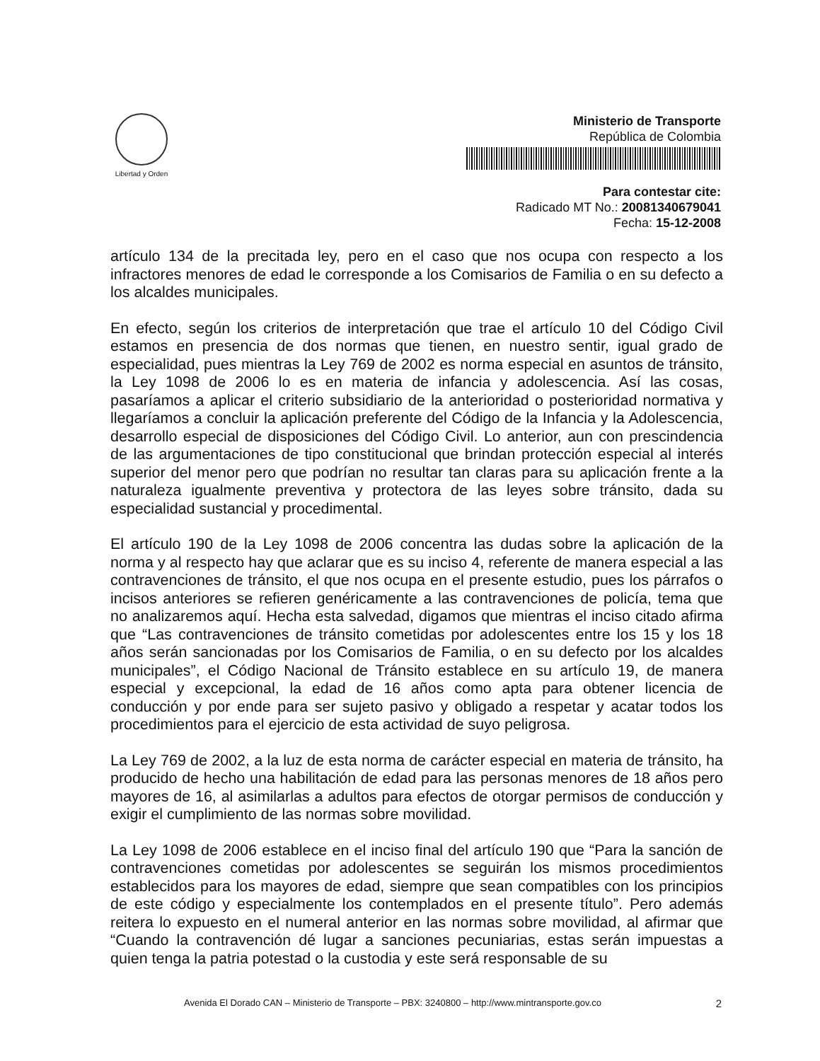Libertad y Orden
Ministerio de Transporte
República de Colombia
Para contestar cite:
Radicado MT No.: 20081340679041
Fecha: 15-12-2008
artículo 134 de la precitada ley, pero en el caso que nos ocupa con respecto a los infractores menores de edad le corresponde a los Comisarios de Familia o en su defecto a los alcaldes municipales.
En efecto, según los criterios de interpretación que trae el artículo 10 del Código Civil estamos en presencia de dos normas que tienen, en nuestro sentir, igual grado de especialidad, pues mientras la Ley 769 de 2002 es norma especial en asuntos de tránsito, la Ley 1098 de 2006 lo es en materia de infancia y adolescencia. Así las cosas, pasaríamos a aplicar el criterio subsidiario de la anterioridad o posterioridad normativa y llegaríamos a concluir la aplicación preferente del Código de la Infancia y la Adolescencia, desarrollo especial de disposiciones del Código Civil. Lo anterior, aun con prescindencia de las argumentaciones de tipo constitucional que brindan protección especial al interés superior del menor pero que podrían no resultar tan claras para su aplicación frente a la naturaleza igualmente preventiva y protectora de las leyes sobre tránsito, dada su especialidad sustancial y procedimental.
El artículo 190 de la Ley 1098 de 2006 concentra las dudas sobre la aplicación de la norma y al respecto hay que aclarar que es su inciso 4, referente de manera especial a las contravenciones de tránsito, el que nos ocupa en el presente estudio, pues los párrafos o incisos anteriores se refieren genéricamente a las contravenciones de policía, tema que no analizaremos aquí. Hecha esta salvedad, digamos que mientras el inciso citado afirma que “Las contravenciones de tránsito cometidas por adolescentes entre los 15 y los 18 años serán sancionadas por los Comisarios de Familia, o en su defecto por los alcaldes municipales”, el Código Nacional de Tránsito establece en su artículo 19, de manera especial y excepcional, la edad de 16 años como apta para obtener licencia de conducción y por ende para ser sujeto pasivo y obligado a respetar y acatar todos los procedimientos para el ejercicio de esta actividad de suyo peligrosa.
La Ley 769 de 2002, a la luz de esta norma de carácter especial en materia de tránsito, ha producido de hecho una habilitación de edad para las personas menores de 18 años pero mayores de 16, al asimilarlas a adultos para efectos de otorgar permisos de conducción y exigir el cumplimiento de las normas sobre movilidad.
La Ley 1098 de 2006 establece en el inciso final del artículo 190 que “Para la sanción de contravenciones cometidas por adolescentes se seguirán los mismos procedimientos establecidos para los mayores de edad, siempre que sean compatibles con los principios de este código y especialmente los contemplados en el presente título”. Pero además reitera lo expuesto en el numeral anterior en las normas sobre movilidad, al afirmar que “Cuando la contravención dé lugar a sanciones pecuniarias, estas serán impuestas a quien tenga la patria potestad o la custodia y este será responsable de su
Avenida El Dorado CAN – Ministerio de Transporte – PBX: 3240800 – http://www.mintransporte.gov.co 2